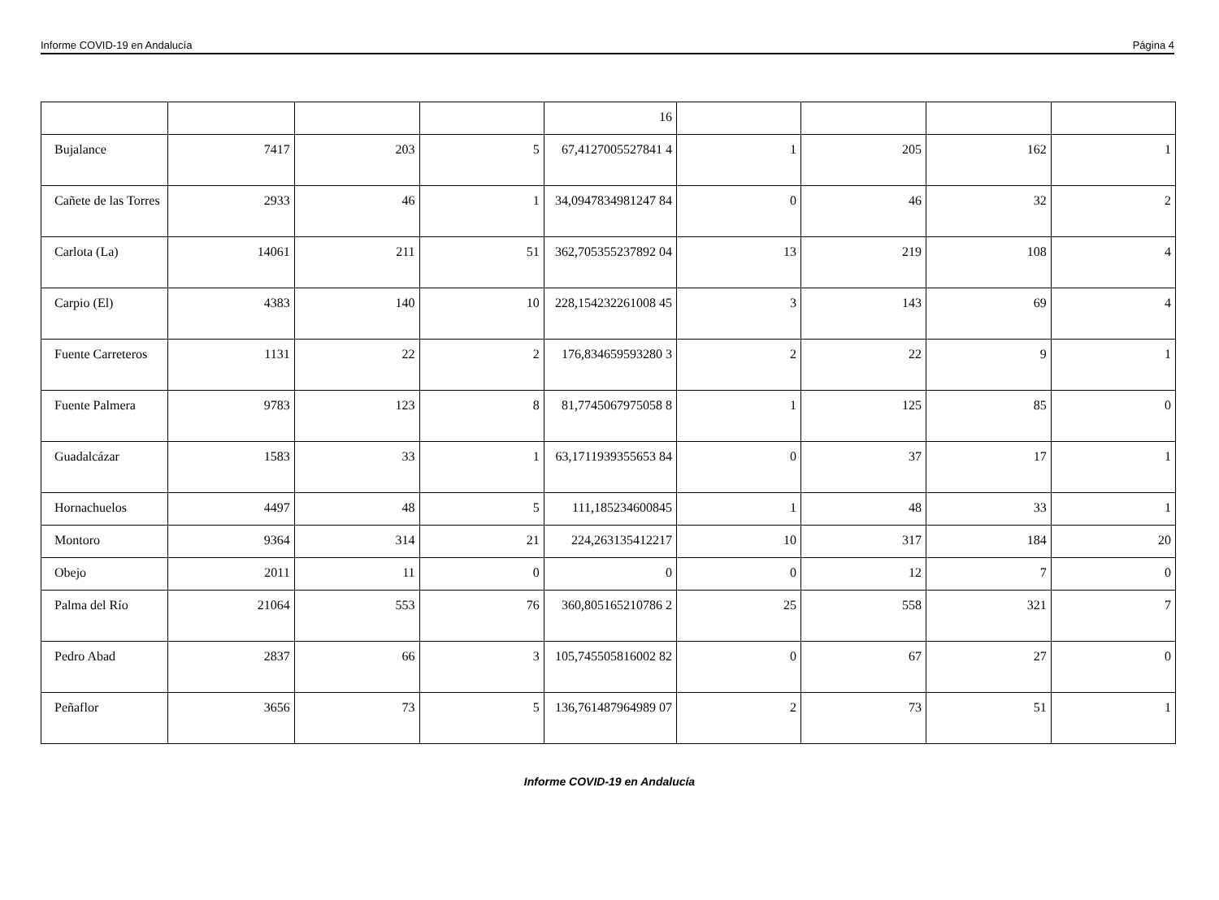Informe COVID-19 en Andalucía Página 4
| | | | | 16 | | | | |
| Bujalance | 7417 | 203 | 5 | 67,4127005527841 4 | 1 | 205 | 162 | 1 |
| Cañete de las Torres | 2933 | 46 | 1 | 34,0947834981247 84 | 0 | 46 | 32 | 2 |
| Carlota (La) | 14061 | 211 | 51 | 362,705355237892 04 | 13 | 219 | 108 | 4 |
| Carpio (El) | 4383 | 140 | 10 | 228,154232261008 45 | 3 | 143 | 69 | 4 |
| Fuente Carreteros | 1131 | 22 | 2 | 176,834659593280 3 | 2 | 22 | 9 | 1 |
| Fuente Palmera | 9783 | 123 | 8 | 81,7745067975058 8 | 1 | 125 | 85 | 0 |
| Guadalcázar | 1583 | 33 | 1 | 63,1711939355653 84 | 0 | 37 | 17 | 1 |
| Hornachuelos | 4497 | 48 | 5 | 111,185234600845 | 1 | 48 | 33 | 1 |
| Montoro | 9364 | 314 | 21 | 224,263135412217 | 10 | 317 | 184 | 20 |
| Obejo | 2011 | 11 | 0 | 0 | 0 | 12 | 7 | 0 |
| Palma del Río | 21064 | 553 | 76 | 360,805165210786 2 | 25 | 558 | 321 | 7 |
| Pedro Abad | 2837 | 66 | 3 | 105,745505816002 82 | 0 | 67 | 27 | 0 |
| Peñaflor | 3656 | 73 | 5 | 136,761487964989 07 | 2 | 73 | 51 | 1 |
Informe COVID-19 en Andalucía